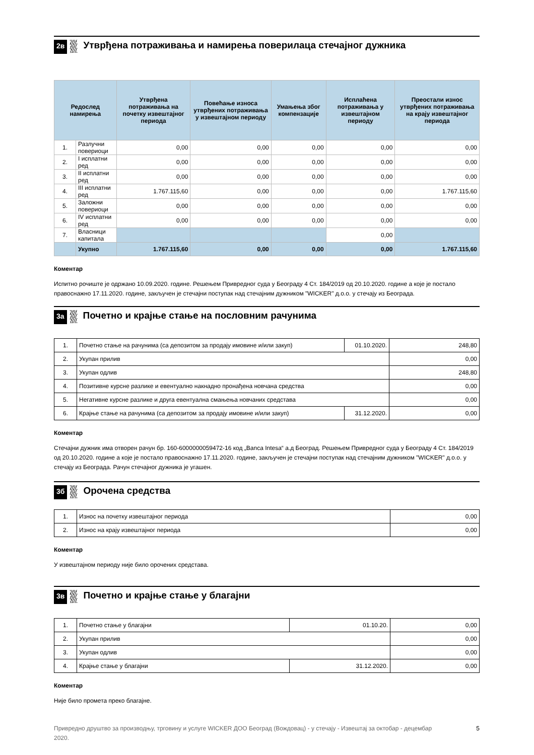2в Утврђена потраживања и намирења поверилаца стечајног дужника
| Редослед намирења | | Утврђена потраживања на почетку извештајног периода | Повећање износа утврђених потраживања у извештајном периоду | Умањења због компензације | Исплаћена потраживања у извештајном периоду | Преостали износ утврђених потраживања на крају извештајног периода |
| --- | --- | --- | --- | --- | --- | --- |
| 1. | Разлучни повериоци | 0,00 | 0,00 | 0,00 | 0,00 | 0,00 |
| 2. | I исплатни ред | 0,00 | 0,00 | 0,00 | 0,00 | 0,00 |
| 3. | II исплатни ред | 0,00 | 0,00 | 0,00 | 0,00 | 0,00 |
| 4. | III исплатни ред | 1.767.115,60 | 0,00 | 0,00 | 0,00 | 1.767.115,60 |
| 5. | Заложни повериоци | 0,00 | 0,00 | 0,00 | 0,00 | 0,00 |
| 6. | IV исплатни ред | 0,00 | 0,00 | 0,00 | 0,00 | 0,00 |
| 7. | Власници капитала | | | | 0,00 | |
| | Укупно | 1.767.115,60 | 0,00 | 0,00 | 0,00 | 1.767.115,60 |
Коментар
Испитно рочиште је одржано 10.09.2020. године. Решењем Привредног суда у Београду 4 Ст. 184/2019 од 20.10.2020. године а које је постало правоснажно 17.11.2020. године, закључен је стечајни поступак над стечајним дужником "WICKER" д.о.о. у стечају из Београда.
3а Почетно и крајње стање на пословним рачунима
| 1. | Почетно стање на рачунима (са депозитом за продају имовине и/или закуп) | 01.10.2020. | 248,80 |
| 2. | Укупан прилив | | 0,00 |
| 3. | Укупан одлив | | 248,80 |
| 4. | Позитивне курсне разлике и евентуално накнадно пронађена новчана средства | | 0,00 |
| 5. | Негативне курсне разлике и друга евентуална смањења новчаних средстава | | 0,00 |
| 6. | Крајње стање на рачунима (са депозитом за продају имовине и/или закуп) | 31.12.2020. | 0,00 |
Коментар
Стечајни дужник има отворен рачун бр. 160-6000000059472-16 код „Banca Intesa“ а.д Београд. Решењем Привредног суда у Београду 4 Ст. 184/2019 од 20.10.2020. године а које је постало правоснажно 17.11.2020. године, закључен је стечајни поступак над стечајним дужником "WICKER" д.о.о. у стечају из Београда. Рачун стечајног дужника је угашен.
3б Орочена средства
| 1. | Износ на почетку извештајног периода | 0,00 |
| 2. | Износ на крају извештајног периода | 0,00 |
Коментар
У извештајном периоду није било орочених средстава.
3в Почетно и крајње стање у благајни
| 1. | Почетно стање у благајни | 01.10.20. | 0,00 |
| 2. | Укупан прилив | | 0,00 |
| 3. | Укупан одлив | | 0,00 |
| 4. | Крајње стање у благајни | 31.12.2020. | 0,00 |
Коментар
Није било промета преко благајне.
Привредно друштво за производњу, трговину и услуге WICKER ДОО Београд (Вождовац) - у стечају - Извештај за октобар - децембар 2020.
5